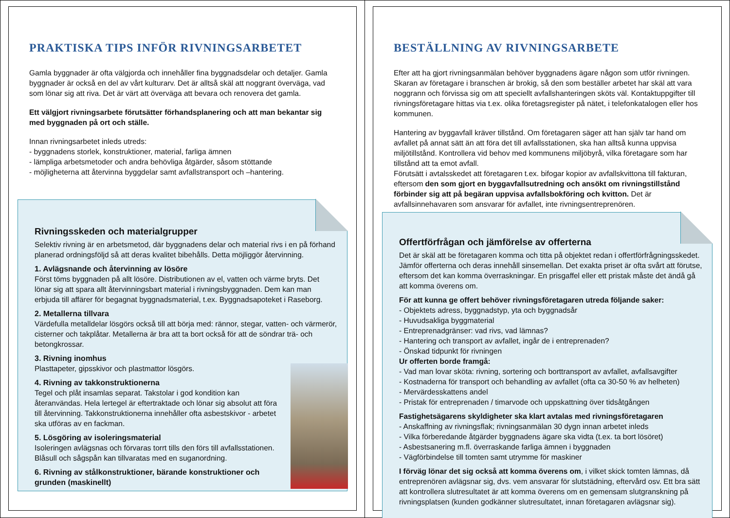PRAKTISKA TIPS INFÖR RIVNINGSARBETET
Gamla byggnader är ofta välgjorda och innehåller fina byggnadsdelar och detaljer. Gamla byggnader är också en del av vårt kulturarv. Det är alltså skäl att noggrant överväga, vad som lönar sig att riva. Det är värt att överväga att bevara och renovera det gamla.
Ett välgjort rivningsarbete förutsätter förhandsplanering och att man bekantar sig med byggnaden på ort och ställe.
Innan rivningsarbetet inleds utreds:
- byggnadens storlek, konstruktioner, material, farliga ämnen
- lämpliga arbetsmetoder och andra behövliga åtgärder, såsom stöttande
- möjligheterna att återvinna byggdelar samt avfallstransport och –hantering.
Rivningsskeden och materialgrupper
Selektiv rivning är en arbetsmetod, där byggnadens delar och material rivs i en på förhand planerad ordningsföljd så att deras kvalitet bibehålls. Detta möjliggör återvinning.
1. Avlägsnande och återvinning av lösöre
Först töms byggnaden på allt lösöre. Distributionen av el, vatten och värme bryts. Det lönar sig att spara allt återvinningsbart material i rivningsbyggnaden. Dem kan man erbjuda till affärer för begagnat byggnadsmaterial, t.ex. Byggnadsapoteket i Raseborg.
2. Metallerna tillvara
Värdefulla metalldelar lösgörs också till att börja med: rännor, stegar, vatten- och värmerör, cisterner och takplåtar. Metallerna är bra att ta bort också för att de söndrar trä- och betongkrossar.
3. Rivning inomhus
Plasttapeter, gipsskivor och plastmattor lösgörs.
4. Rivning av takkonstruktionerna
Tegel och plåt insamlas separat. Takstolar i god kondition kan återanvändas. Hela lertegel är eftertraktade och lönar sig absolut att föra till återvinning. Takkonstruktionerna innehåller ofta asbestskivor - arbetet ska utföras av en fackman.
5. Lösgöring av isoleringsmaterial
Isoleringen avlägsnas och förvaras torrt tills den förs till avfallsstationen. Blåsull och sågspån kan tillvaratas med en suganordning.
6. Rivning av stålkonstruktioner, bärande konstruktioner och grunden (maskinellt)
BESTÄLLNING AV RIVNINGSARBETE
Efter att ha gjort rivningsanmälan behöver byggnadens ägare någon som utför rivningen. Skaran av företagare i branschen är brokig, så den som beställer arbetet har skäl att vara noggrann och förvissa sig om att speciellt avfallshanteringen sköts väl. Kontaktuppgifter till rivningsföretagare hittas via t.ex. olika företagsregister på nätet, i telefonkatalogen eller hos kommunen.
Hantering av byggavfall kräver tillstånd. Om företagaren säger att han själv tar hand om avfallet på annat sätt än att föra det till avfallsstationen, ska han alltså kunna uppvisa miljötillstånd. Kontrollera vid behov med kommunens miljöbyrå, vilka företagare som har tillstånd att ta emot avfall.
Förutsätt i avtalsskedet att företagaren t.ex. bifogar kopior av avfallskvittona till fakturan, eftersom den som gjort en byggavfallsutredning och ansökt om rivningstillstånd förbinder sig att på begäran uppvisa avfallsbokföring och kvitton. Det är avfallsinnehavaren som ansvarar för avfallet, inte rivningsentreprenören.
Offertförfrågan och jämförelse av offerterna
Det är skäl att be företagaren komma och titta på objektet redan i offertförfrågningsskedet. Jämför offerterna och deras innehåll sinsemellan. Det exakta priset är ofta svårt att förutse, eftersom det kan komma överraskningar. En prisgaffel eller ett pristak måste det ändå gå att komma överens om.
För att kunna ge offert behöver rivningsföretagaren utreda följande saker:
- Objektets adress, byggnadstyp, yta och byggnadsår
- Huvudsakliga byggmaterial
- Entreprenadgränser: vad rivs, vad lämnas?
- Hantering och transport av avfallet, ingår de i entreprenaden?
- Önskad tidpunkt för rivningen
Ur offerten borde framgå:
- Vad man lovar sköta: rivning, sortering och borttransport av avfallet, avfallsavgifter
- Kostnaderna för transport och behandling av avfallet (ofta ca 30-50 % av helheten)
- Mervärdesskattens andel
- Pristak för entreprenaden / timarvode och uppskattning över tidsåtgången
Fastighetsägarens skyldigheter ska klart avtalas med rivningsföretagaren
- Anskaffning av rivningsflak; rivningsanmälan 30 dygn innan arbetet inleds
- Vilka förberedande åtgärder byggnadens ägare ska vidta (t.ex. ta bort lösöret)
- Asbestsanering m.fl. överraskande farliga ämnen i byggnaden
- Vägförbindelse till tomten samt utrymme för maskiner
I förväg lönar det sig också att komma överens om, i vilket skick tomten lämnas, då entreprenören avlägsnar sig, dvs. vem ansvarar för slutstädning, eftervård osv. Ett bra sätt att kontrollera slutresultatet är att komma överens om en gemensam slutgranskning på rivningsplatsen (kunden godkänner slutresultatet, innan företagaren avlägsnar sig).